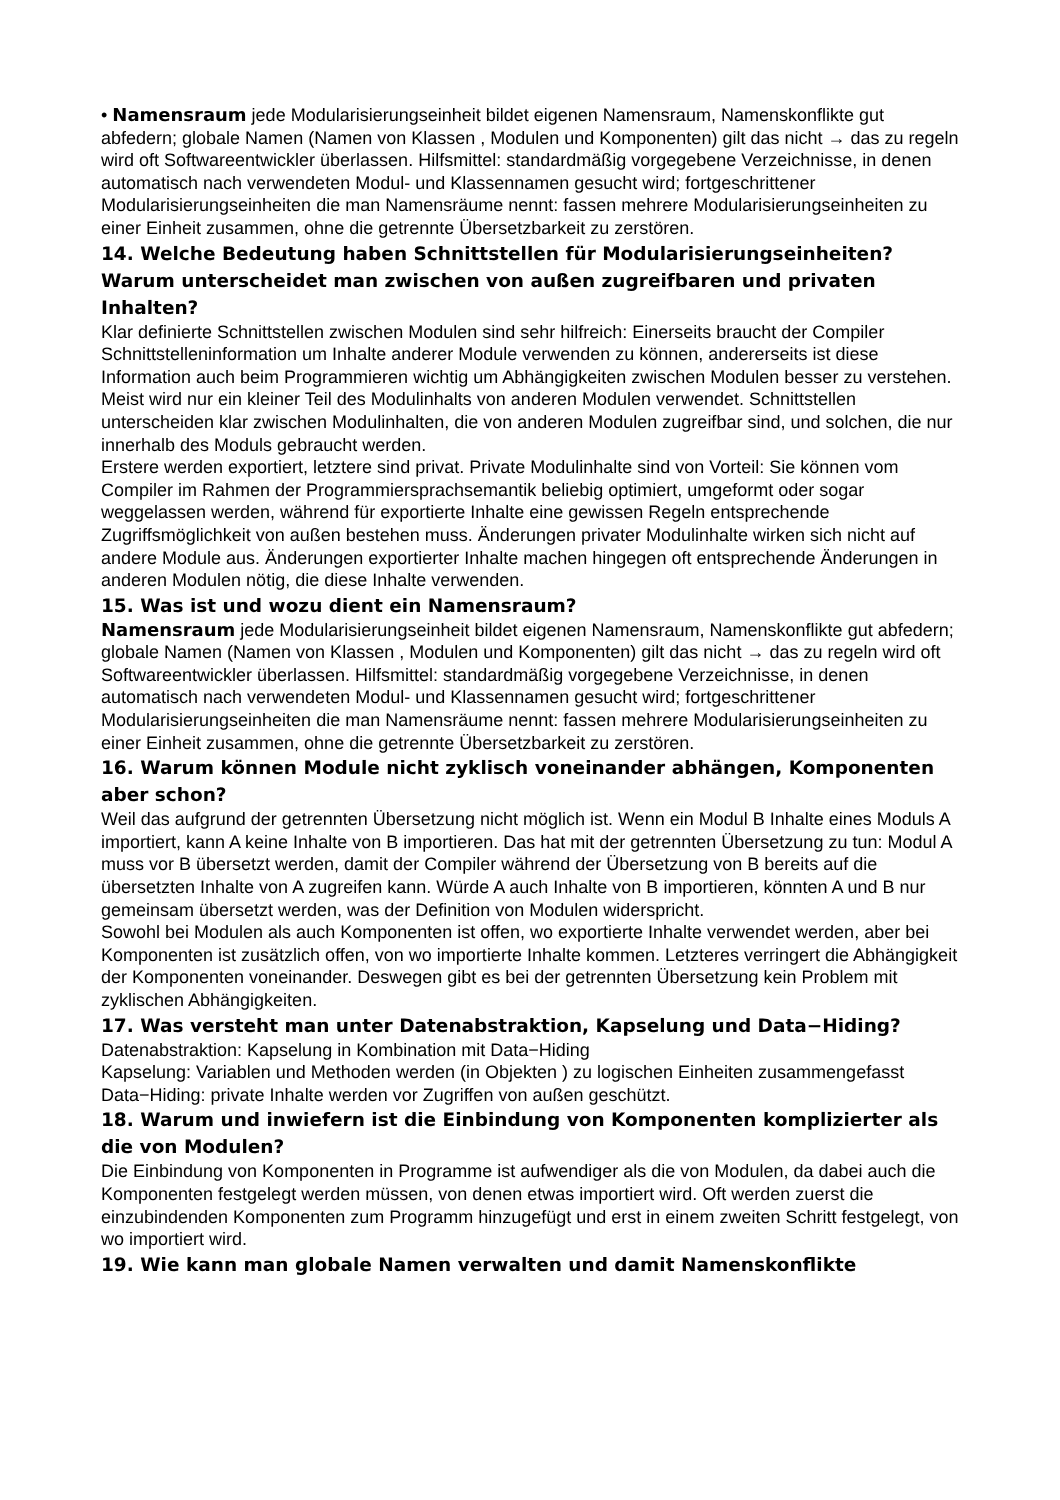• Namensraum jede Modularisierungseinheit bildet eigenen Namensraum, Namenskonflikte gut abfedern; globale Namen (Namen von Klassen , Modulen und Komponenten) gilt das nicht → das zu regeln wird oft Softwareentwickler überlassen. Hilfsmittel: standardmäßig vorgegebene Verzeichnisse, in denen automatisch nach verwendeten Modul- und Klassennamen gesucht wird; fortgeschrittener Modularisierungseinheiten die man Namensräume nennt: fassen mehrere Modularisierungseinheiten zu einer Einheit zusammen, ohne die getrennte Übersetzbarkeit zu zerstören.
14. Welche Bedeutung haben Schnittstellen für Modularisierungseinheiten? Warum unterscheidet man zwischen von außen zugreifbaren und privaten Inhalten?
Klar definierte Schnittstellen zwischen Modulen sind sehr hilfreich: Einerseits braucht der Compiler Schnittstelleninformation um Inhalte anderer Module verwenden zu können, andererseits ist diese Information auch beim Programmieren wichtig um Abhängigkeiten zwischen Modulen besser zu verstehen. Meist wird nur ein kleiner Teil des Modulinhalts von anderen Modulen verwendet. Schnittstellen unterscheiden klar zwischen Modulinhalten, die von anderen Modulen zugreifbar sind, und solchen, die nur innerhalb des Moduls gebraucht werden.
Erstere werden exportiert, letztere sind privat. Private Modulinhalte sind von Vorteil: Sie können vom Compiler im Rahmen der Programmiersprachsemantik beliebig optimiert, umgeformt oder sogar weggelassen werden, während für exportierte Inhalte eine gewissen Regeln entsprechende Zugriffsmöglichkeit von außen bestehen muss. Änderungen privater Modulinhalte wirken sich nicht auf andere Module aus. Änderungen exportierter Inhalte machen hingegen oft entsprechende Änderungen in anderen Modulen nötig, die diese Inhalte verwenden.
15. Was ist und wozu dient ein Namensraum?
Namensraum jede Modularisierungseinheit bildet eigenen Namensraum, Namenskonflikte gut abfedern; globale Namen (Namen von Klassen , Modulen und Komponenten) gilt das nicht → das zu regeln wird oft Softwareentwickler überlassen. Hilfsmittel: standardmäßig vorgegebene Verzeichnisse, in denen automatisch nach verwendeten Modul- und Klassennamen gesucht wird; fortgeschrittener Modularisierungseinheiten die man Namensräume nennt: fassen mehrere Modularisierungseinheiten zu einer Einheit zusammen, ohne die getrennte Übersetzbarkeit zu zerstören.
16. Warum können Module nicht zyklisch voneinander abhängen, Komponenten aber schon?
Weil das aufgrund der getrennten Übersetzung nicht möglich ist. Wenn ein Modul B Inhalte eines Moduls A importiert, kann A keine Inhalte von B importieren. Das hat mit der getrennten Übersetzung zu tun: Modul A muss vor B übersetzt werden, damit der Compiler während der Übersetzung von B bereits auf die übersetzten Inhalte von A zugreifen kann. Würde A auch Inhalte von B importieren, könnten A und B nur gemeinsam übersetzt werden, was der Definition von Modulen widerspricht.
Sowohl bei Modulen als auch Komponenten ist offen, wo exportierte Inhalte verwendet werden, aber bei Komponenten ist zusätzlich offen, von wo importierte Inhalte kommen. Letzteres verringert die Abhängigkeit der Komponenten voneinander. Deswegen gibt es bei der getrennten Übersetzung kein Problem mit zyklischen Abhängigkeiten.
17. Was versteht man unter Datenabstraktion, Kapselung und Data−Hiding?
Datenabstraktion: Kapselung in Kombination mit Data−Hiding
Kapselung: Variablen und Methoden werden (in Objekten ) zu logischen Einheiten zusammengefasst
Data−Hiding: private Inhalte werden vor Zugriffen von außen geschützt.
18. Warum und inwiefern ist die Einbindung von Komponenten komplizierter als die von Modulen?
Die Einbindung von Komponenten in Programme ist aufwendiger als die von Modulen, da dabei auch die Komponenten festgelegt werden müssen, von denen etwas importiert wird. Oft werden zuerst die einzubindenden Komponenten zum Programm hinzugefügt und erst in einem zweiten Schritt festgelegt, von wo importiert wird.
19. Wie kann man globale Namen verwalten und damit Namenskonflikte